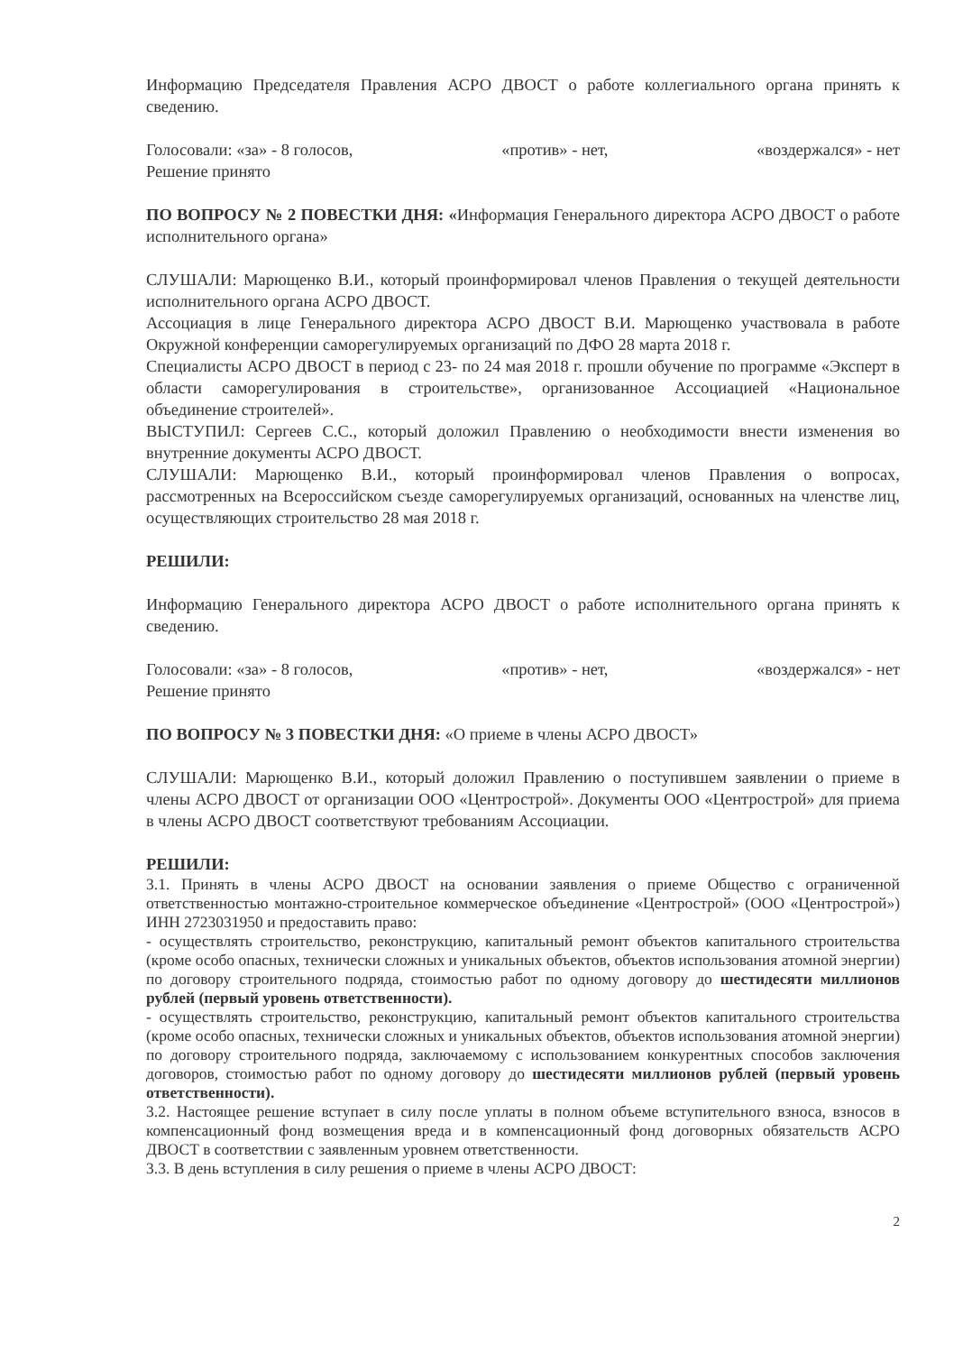Информацию Председателя Правления АСРО ДВОСТ о работе коллегиального органа принять к сведению.
Голосовали: «за» - 8 голосов, «против» - нет, «воздержался» - нет
Решение принято
ПО ВОПРОСУ № 2 ПОВЕСТКИ ДНЯ: «Информация Генерального директора АСРО ДВОСТ о работе исполнительного органа»
СЛУШАЛИ: Марющенко В.И., который проинформировал членов Правления о текущей деятельности исполнительного органа АСРО ДВОСТ.
Ассоциация в лице Генерального директора АСРО ДВОСТ В.И. Марющенко участвовала в работе Окружной конференции саморегулируемых организаций по ДФО 28 марта 2018 г.
Специалисты АСРО ДВОСТ в период с 23- по 24 мая 2018 г. прошли обучение по программе «Эксперт в области саморегулирования в строительстве», организованное Ассоциацией «Национальное объединение строителей».
ВЫСТУПИЛ: Сергеев С.С., который доложил Правлению о необходимости внести изменения во внутренние документы АСРО ДВОСТ.
СЛУШАЛИ: Марющенко В.И., который проинформировал членов Правления о вопросах, рассмотренных на Всероссийском съезде саморегулируемых организаций, основанных на членстве лиц, осуществляющих строительство 28 мая 2018 г.
РЕШИЛИ:
Информацию Генерального директора АСРО ДВОСТ о работе исполнительного органа принять к сведению.
Голосовали: «за» - 8 голосов, «против» - нет, «воздержался» - нет
Решение принято
ПО ВОПРОСУ № 3 ПОВЕСТКИ ДНЯ: «О приеме в члены АСРО ДВОСТ»
СЛУШАЛИ: Марющенко В.И., который доложил Правлению о поступившем заявлении о приеме в члены АСРО ДВОСТ от организации ООО «Центрострой». Документы ООО «Центрострой» для приема в члены АСРО ДВОСТ соответствуют требованиям Ассоциации.
РЕШИЛИ:
3.1. Принять в члены АСРО ДВОСТ на основании заявления о приеме Общество с ограниченной ответственностью монтажно-строительное коммерческое объединение «Центрострой» (ООО «Центрострой») ИНН 2723031950 и предоставить право:
- осуществлять строительство, реконструкцию, капитальный ремонт объектов капитального строительства (кроме особо опасных, технически сложных и уникальных объектов, объектов использования атомной энергии) по договору строительного подряда, стоимостью работ по одному договору до шестидесяти миллионов рублей (первый уровень ответственности).
- осуществлять строительство, реконструкцию, капитальный ремонт объектов капитального строительства (кроме особо опасных, технически сложных и уникальных объектов, объектов использования атомной энергии) по договору строительного подряда, заключаемому с использованием конкурентных способов заключения договоров, стоимостью работ по одному договору до шестидесяти миллионов рублей (первый уровень ответственности).
3.2. Настоящее решение вступает в силу после уплаты в полном объеме вступительного взноса, взносов в компенсационный фонд возмещения вреда и в компенсационный фонд договорных обязательств АСРО ДВОСТ в соответствии с заявленным уровнем ответственности.
3.3. В день вступления в силу решения о приеме в члены АСРО ДВОСТ:
2